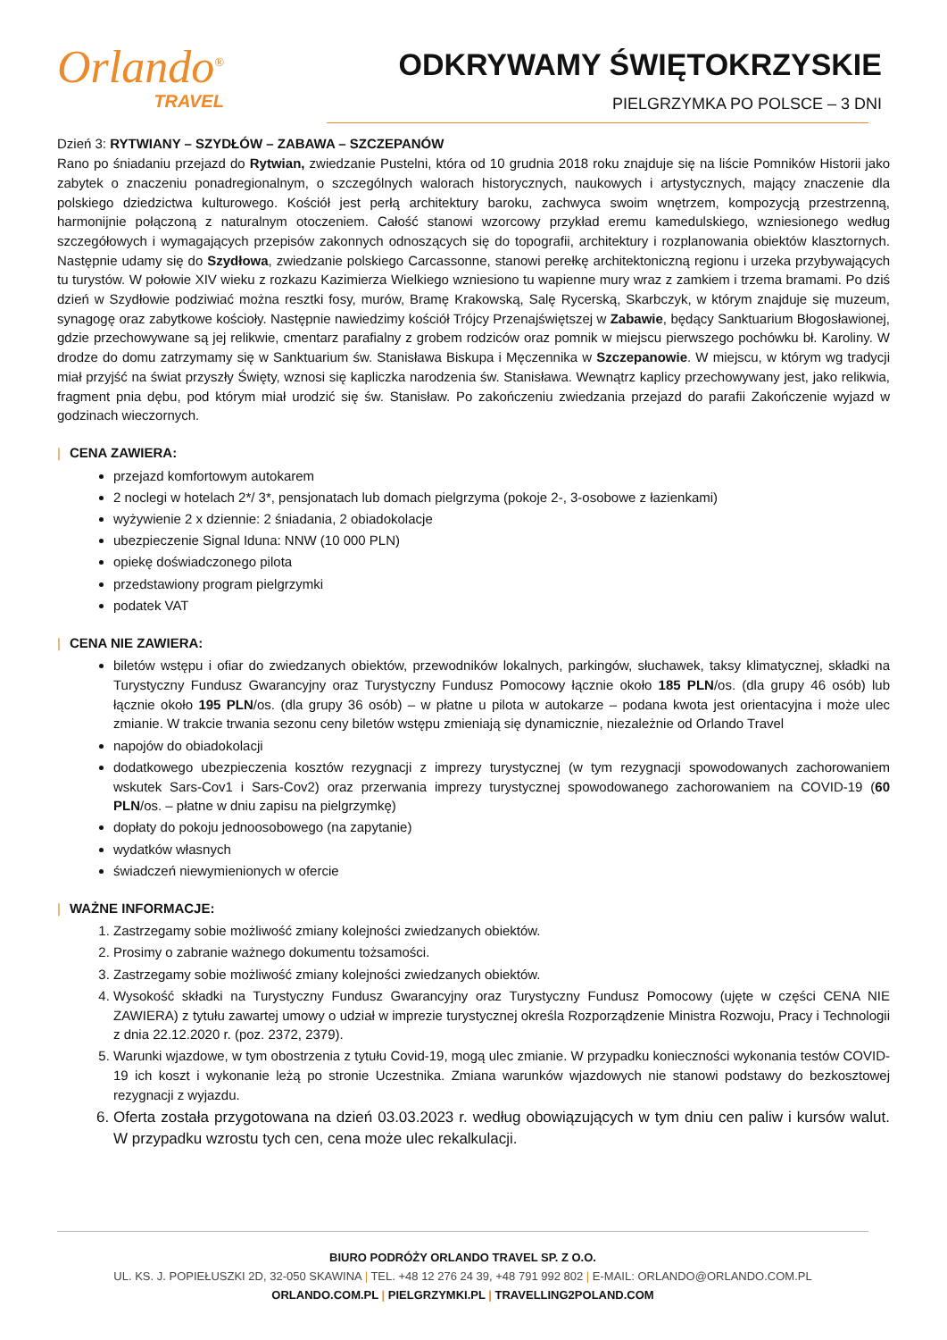Orlando<sup>®</sup>
TRAVEL
ODKRYWAMY ŚWIĘTOKRZYSKIE
PIELGRZYMKA PO POLSCE – 3 DNI
Dzień 3: RYTWIANY – SZYDŁÓW – ZABAWA – SZCZEPANÓW
Rano po śniadaniu przejazd do Rytwian, zwiedzanie Pustelni, która od 10 grudnia 2018 roku znajduje się na liście Pomników Historii jako zabytek o znaczeniu ponadregionalnym, o szczególnych walorach historycznych, naukowych i artystycznych, mający znaczenie dla polskiego dziedzictwa kulturowego. Kościół jest perłą architektury baroku, zachwyca swoim wnętrzem, kompozycją przestrzenną, harmonijnie połączoną z naturalnym otoczeniem. Całość stanowi wzorcowy przykład eremu kamedulskiego, wzniesionego według szczegółowych i wymagających przepisów zakonnych odnoszących się do topografii, architektury i rozplanowania obiektów klasztornych. Następnie udamy się do Szydłowa, zwiedzanie polskiego Carcassonne, stanowi perełkę architektoniczną regionu i urzeka przybywających tu turystów. W połowie XIV wieku z rozkazu Kazimierza Wielkiego wzniesiono tu wapienne mury wraz z zamkiem i trzema bramami. Po dziś dzień w Szydłowie podziwiać można resztki fosy, murów, Bramę Krakowską, Salę Rycerską, Skarbczyk, w którym znajduje się muzeum, synagogę oraz zabytkowe kościoły. Następnie nawiedzimy kościół Trójcy Przenajświętszej w Zabawie, będący Sanktuarium Błogosławionej, gdzie przechowywane są jej relikwie, cmentarz parafialny z grobem rodziców oraz pomnik w miejscu pierwszego pochówku bł. Karoliny. W drodze do domu zatrzymamy się w Sanktuarium św. Stanisława Biskupa i Męczennika w Szczepanowie. W miejscu, w którym wg tradycji miał przyjść na świat przyszły Święty, wznosi się kapliczka narodzenia św. Stanisława. Wewnątrz kaplicy przechowywany jest, jako relikwia, fragment pnia dębu, pod którym miał urodzić się św. Stanisław. Po zakończeniu zwiedzania przejazd do parafii Zakończenie wyjazd w godzinach wieczornych.
| CENA ZAWIERA:
przejazd komfortowym autokarem
2 noclegi w hotelach 2*/ 3*, pensjonatach lub domach pielgrzyma (pokoje 2-, 3-osobowe z łazienkami)
wyżywienie 2 x dziennie: 2 śniadania, 2 obiadokolacje
ubezpieczenie Signal Iduna: NNW (10 000 PLN)
opiekę doświadczonego pilota
przedstawiony program pielgrzymki
podatek VAT
| CENA NIE ZAWIERA:
biletów wstępu i ofiar do zwiedzanych obiektów, przewodników lokalnych, parkingów, słuchawek, taksy klimatycznej, składki na Turystyczny Fundusz Gwarancyjny oraz Turystyczny Fundusz Pomocowy łącznie około 185 PLN/os. (dla grupy 46 osób) lub łącznie około 195 PLN/os. (dla grupy 36 osób) – w płatne u pilota w autokarze – podana kwota jest orientacyjna i może ulec zmianie. W trakcie trwania sezonu ceny biletów wstępu zmieniają się dynamicznie, niezależnie od Orlando Travel
napojów do obiadokolacji
dodatkowego ubezpieczenia kosztów rezygnacji z imprezy turystycznej (w tym rezygnacji spowodowanych zachorowaniem wskutek Sars-Cov1 i Sars-Cov2) oraz przerwania imprezy turystycznej spowodowanego zachorowaniem na COVID-19 (60 PLN/os. – płatne w dniu zapisu na pielgrzymkę)
dopłaty do pokoju jednoosobowego (na zapytanie)
wydatków własnych
świadczeń niewymienionych w ofercie
| WAŻNE INFORMACJE:
1. Zastrzegamy sobie możliwość zmiany kolejności zwiedzanych obiektów.
2. Prosimy o zabranie ważnego dokumentu tożsamości.
3. Zastrzegamy sobie możliwość zmiany kolejności zwiedzanych obiektów.
4. Wysokość składki na Turystyczny Fundusz Gwarancyjny oraz Turystyczny Fundusz Pomocowy (ujęte w części CENA NIE ZAWIERA) z tytułu zawartej umowy o udział w imprezie turystycznej określa Rozporządzenie Ministra Rozwoju, Pracy i Technologii z dnia 22.12.2020 r. (poz. 2372, 2379).
5. Warunki wjazdowe, w tym obostrzenia z tytułu Covid-19, mogą ulec zmianie. W przypadku konieczności wykonania testów COVID-19 ich koszt i wykonanie leżą po stronie Uczestnika. Zmiana warunków wjazdowych nie stanowi podstawy do bezkosztowej rezygnacji z wyjazdu.
6. Oferta została przygotowana na dzień 03.03.2023 r. według obowiązujących w tym dniu cen paliw i kursów walut. W przypadku wzrostu tych cen, cena może ulec rekalkulacji.
BIURO PODRÓŻY ORLANDO TRAVEL SP. Z O.O.
UL. KS. J. POPIEŁUSZKI 2D, 32-050 SKAWINA | TEL. +48 12 276 24 39, +48 791 992 802 | E-MAIL: ORLANDO@ORLANDO.COM.PL
ORLANDO.COM.PL | PIELGRZYMKI.PL | TRAVELLING2POLAND.COM